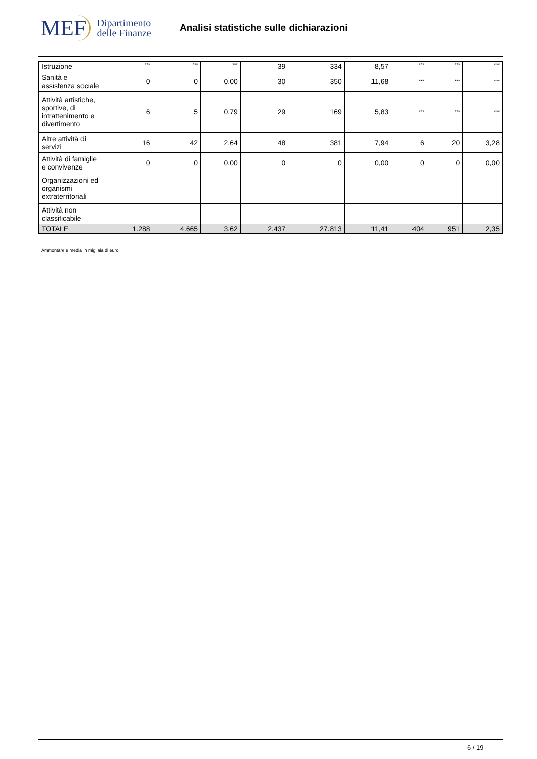MEF Dipartimento
delle Finanze
Analisi statistiche sulle dichiarazioni
| Istruzione | *** | *** | *** | 39 | 334 | 8,57 | *** | *** | *** |
| Sanità e assistenza sociale | 0 | 0 | 0,00 | 30 | 350 | 11,68 | *** | *** | *** |
| Attività artistiche, sportive, di intrattenimento e divertimento | 6 | 5 | 0,79 | 29 | 169 | 5,83 | *** | *** | *** |
| Altre attività di servizi | 16 | 42 | 2,64 | 48 | 381 | 7,94 | 6 | 20 | 3,28 |
| Attività di famiglie e convivenze | 0 | 0 | 0,00 | 0 | 0 | 0,00 | 0 | 0 | 0,00 |
| Organizzazioni ed organismi extraterritoriali | | | | | | | | | |
| Attività non classificabile | | | | | | | | | |
| TOTALE | 1.288 | 4.665 | 3,62 | 2.437 | 27.813 | 11,41 | 404 | 951 | 2,35 |
Ammontare e media in migliaia di euro
6 / 19